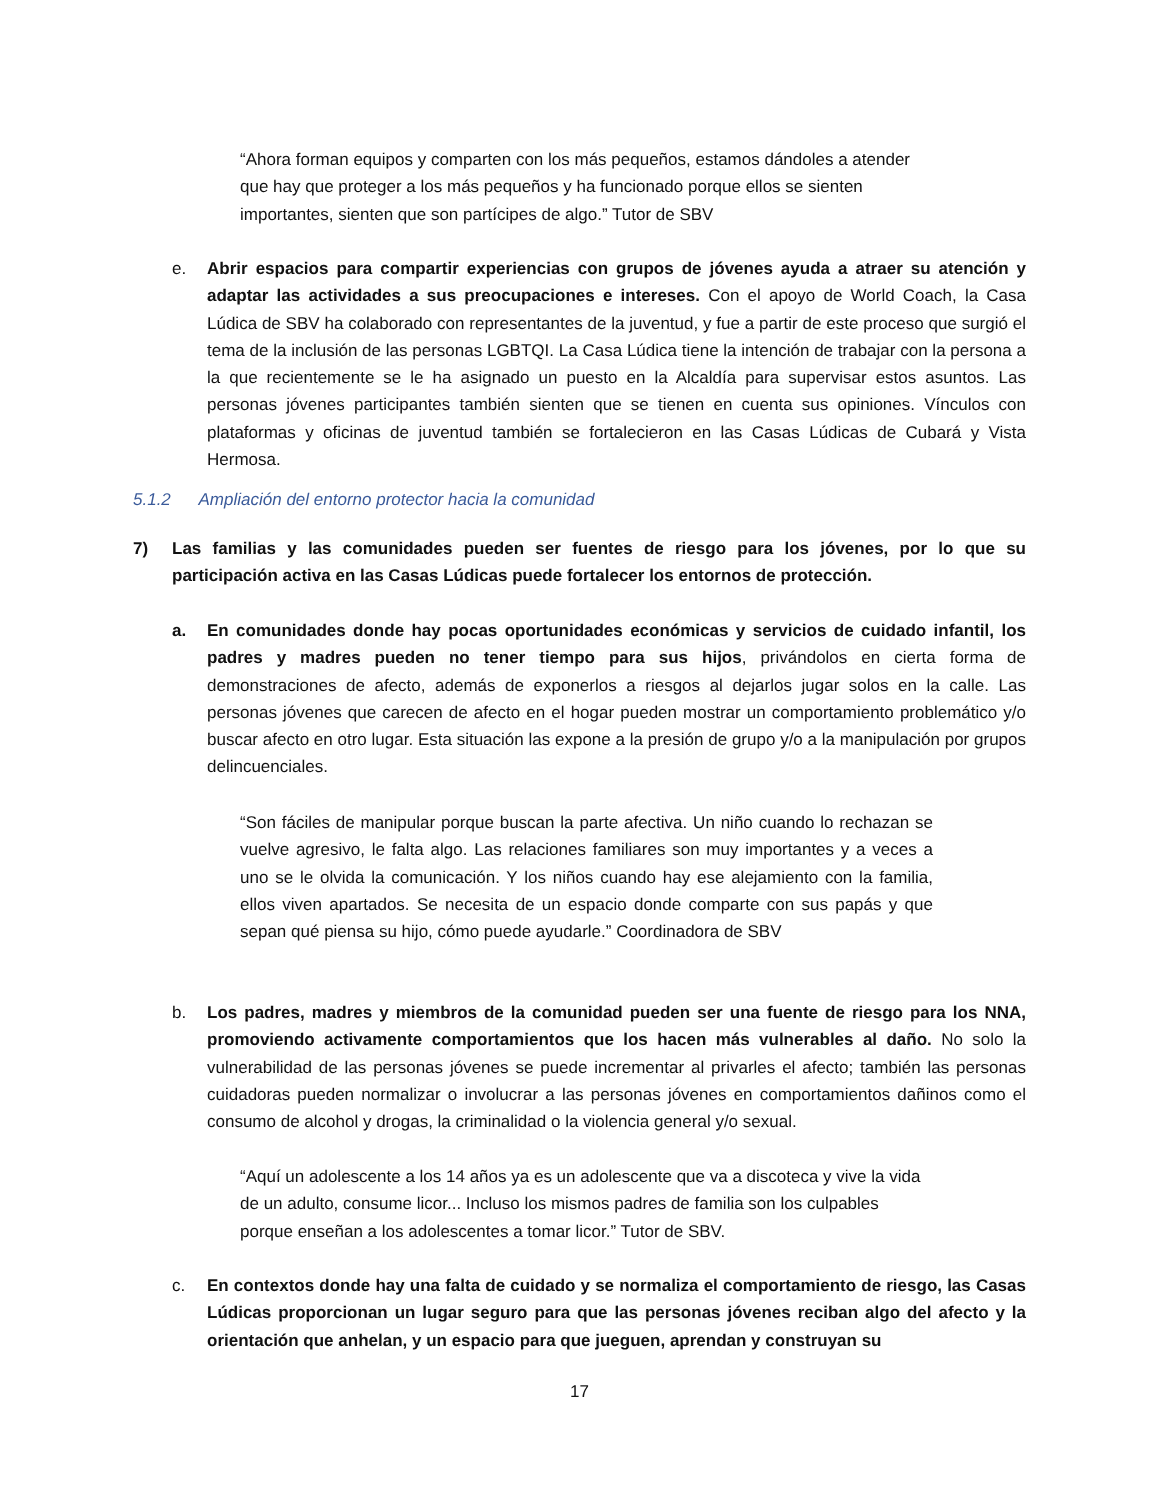“Ahora forman equipos y comparten con los más pequeños, estamos dándoles a atender que hay que proteger a los más pequeños y ha funcionado porque ellos se sienten importantes, sienten que son partícipes de algo.” Tutor de SBV
e. Abrir espacios para compartir experiencias con grupos de jóvenes ayuda a atraer su atención y adaptar las actividades a sus preocupaciones e intereses. Con el apoyo de World Coach, la Casa Lúdica de SBV ha colaborado con representantes de la juventud, y fue a partir de este proceso que surgió el tema de la inclusión de las personas LGBTQI. La Casa Lúdica tiene la intención de trabajar con la persona a la que recientemente se le ha asignado un puesto en la Alcaldía para supervisar estos asuntos. Las personas jóvenes participantes también sienten que se tienen en cuenta sus opiniones. Vínculos con plataformas y oficinas de juventud también se fortalecieron en las Casas Lúdicas de Cubará y Vista Hermosa.
5.1.2 Ampliación del entorno protector hacia la comunidad
7) Las familias y las comunidades pueden ser fuentes de riesgo para los jóvenes, por lo que su participación activa en las Casas Lúdicas puede fortalecer los entornos de protección.
a. En comunidades donde hay pocas oportunidades económicas y servicios de cuidado infantil, los padres y madres pueden no tener tiempo para sus hijos, privándolos en cierta forma de demonstraciones de afecto, además de exponerlos a riesgos al dejarlos jugar solos en la calle. Las personas jóvenes que carecen de afecto en el hogar pueden mostrar un comportamiento problemático y/o buscar afecto en otro lugar. Esta situación las expone a la presión de grupo y/o a la manipulación por grupos delincuenciales.
“Son fáciles de manipular porque buscan la parte afectiva. Un niño cuando lo rechazan se vuelve agresivo, le falta algo. Las relaciones familiares son muy importantes y a veces a uno se le olvida la comunicación. Y los niños cuando hay ese alejamiento con la familia, ellos viven apartados. Se necesita de un espacio donde comparte con sus papás y que sepan qué piensa su hijo, cómo puede ayudarle.” Coordinadora de SBV
b. Los padres, madres y miembros de la comunidad pueden ser una fuente de riesgo para los NNA, promoviendo activamente comportamientos que los hacen más vulnerables al daño. No solo la vulnerabilidad de las personas jóvenes se puede incrementar al privarles el afecto; también las personas cuidadoras pueden normalizar o involucrar a las personas jóvenes en comportamientos dañinos como el consumo de alcohol y drogas, la criminalidad o la violencia general y/o sexual.
“Aquí un adolescente a los 14 años ya es un adolescente que va a discoteca y vive la vida de un adulto, consume licor... Incluso los mismos padres de familia son los culpables porque enseñan a los adolescentes a tomar licor.” Tutor de SBV.
c. En contextos donde hay una falta de cuidado y se normaliza el comportamiento de riesgo, las Casas Lúdicas proporcionan un lugar seguro para que las personas jóvenes reciban algo del afecto y la orientación que anhelan, y un espacio para que jueguen, aprendan y construyan su
17